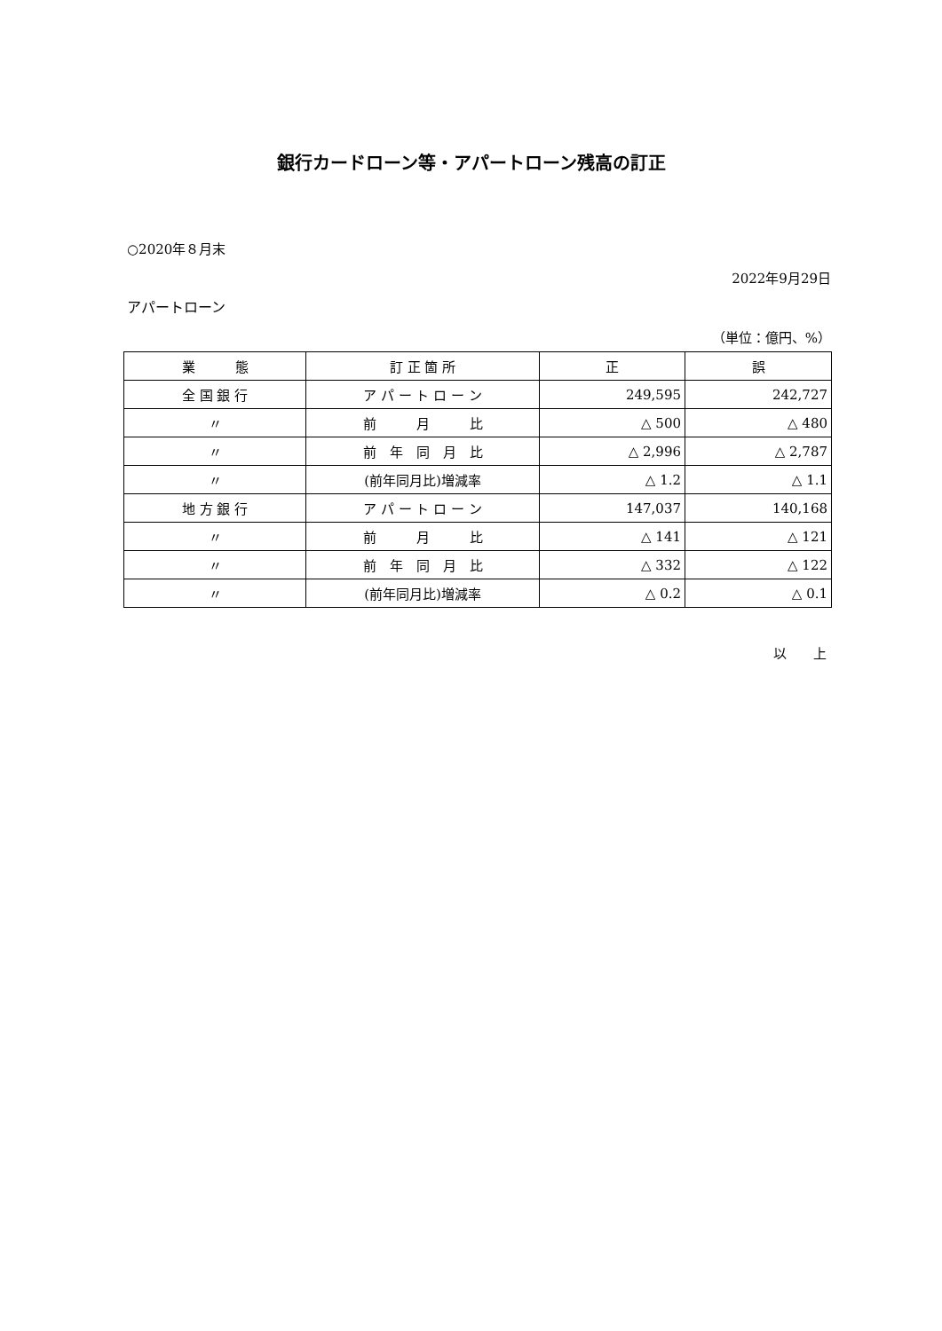銀行カードローン等・アパートローン残高の訂正
○2020年８月末
2022年9月29日
アパートローン
（単位：億円、%）
| 業 態 | 訂 正 箇 所 | 正 | 誤 |
| --- | --- | --- | --- |
| 全 国 銀 行 | ア パ ー ト ロ ー ン | 249,595 | 242,727 |
| 〃 | 前 月 比 | △ 500 | △ 480 |
| 〃 | 前 年 同 月 比 | △ 2,996 | △ 2,787 |
| 〃 | (前年同月比)増減率 | △ 1.2 | △ 1.1 |
| 地 方 銀 行 | ア パ ー ト ロ ー ン | 147,037 | 140,168 |
| 〃 | 前 月 比 | △ 141 | △ 121 |
| 〃 | 前 年 同 月 比 | △ 332 | △ 122 |
| 〃 | (前年同月比)増減率 | △ 0.2 | △ 0.1 |
以　　上